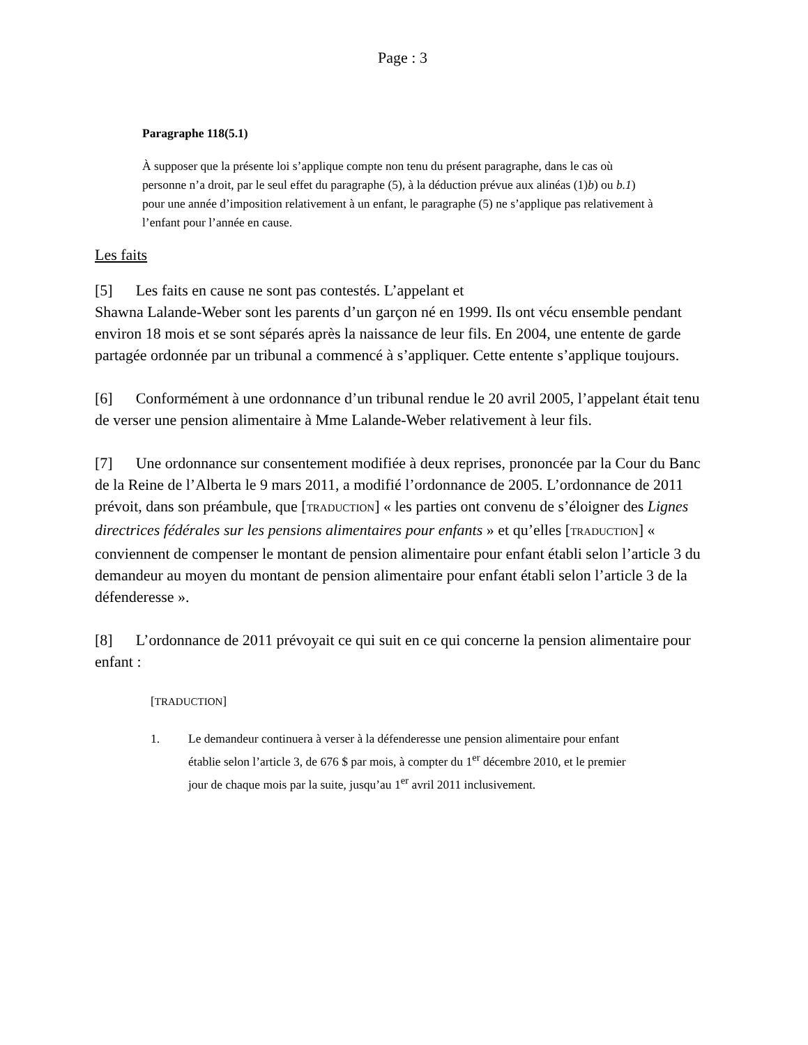Page : 3
Paragraphe 118(5.1)
À supposer que la présente loi s’applique compte non tenu du présent paragraphe, dans le cas où personne n’a droit, par le seul effet du paragraphe (5), à la déduction prévue aux alinéas (1)b) ou b.1) pour une année d’imposition relativement à un enfant, le paragraphe (5) ne s’applique pas relativement à l’enfant pour l’année en cause.
Les faits
[5] Les faits en cause ne sont pas contestés. L’appelant et
Shawna Lalande-Weber sont les parents d’un garçon né en 1999. Ils ont vécu ensemble pendant environ 18 mois et se sont séparés après la naissance de leur fils. En 2004, une entente de garde partagée ordonnée par un tribunal a commencé à s’appliquer. Cette entente s’applique toujours.
[6] Conformément à une ordonnance d’un tribunal rendue le 20 avril 2005, l’appelant était tenu de verser une pension alimentaire à Mme Lalande-Weber relativement à leur fils.
[7] Une ordonnance sur consentement modifiée à deux reprises, prononcée par la Cour du Banc de la Reine de l’Alberta le 9 mars 2011, a modifié l’ordonnance de 2005. L’ordonnance de 2011 prévoit, dans son préambule, que [TRADUCTION] « les parties ont convenu de s’éloigner des Lignes directrices fédérales sur les pensions alimentaires pour enfants » et qu’elles [TRADUCTION] « conviennent de compenser le montant de pension alimentaire pour enfant établi selon l’article 3 du demandeur au moyen du montant de pension alimentaire pour enfant établi selon l’article 3 de la défenderesse ».
[8] L’ordonnance de 2011 prévoyait ce qui suit en ce qui concerne la pension alimentaire pour enfant :
[TRADUCTION]
1. Le demandeur continuera à verser à la défenderesse une pension alimentaire pour enfant établie selon l’article 3, de 676 $ par mois, à compter du 1<sup>er</sup> décembre 2010, et le premier jour de chaque mois par la suite, jusqu’au 1<sup>er</sup> avril 2011 inclusivement.